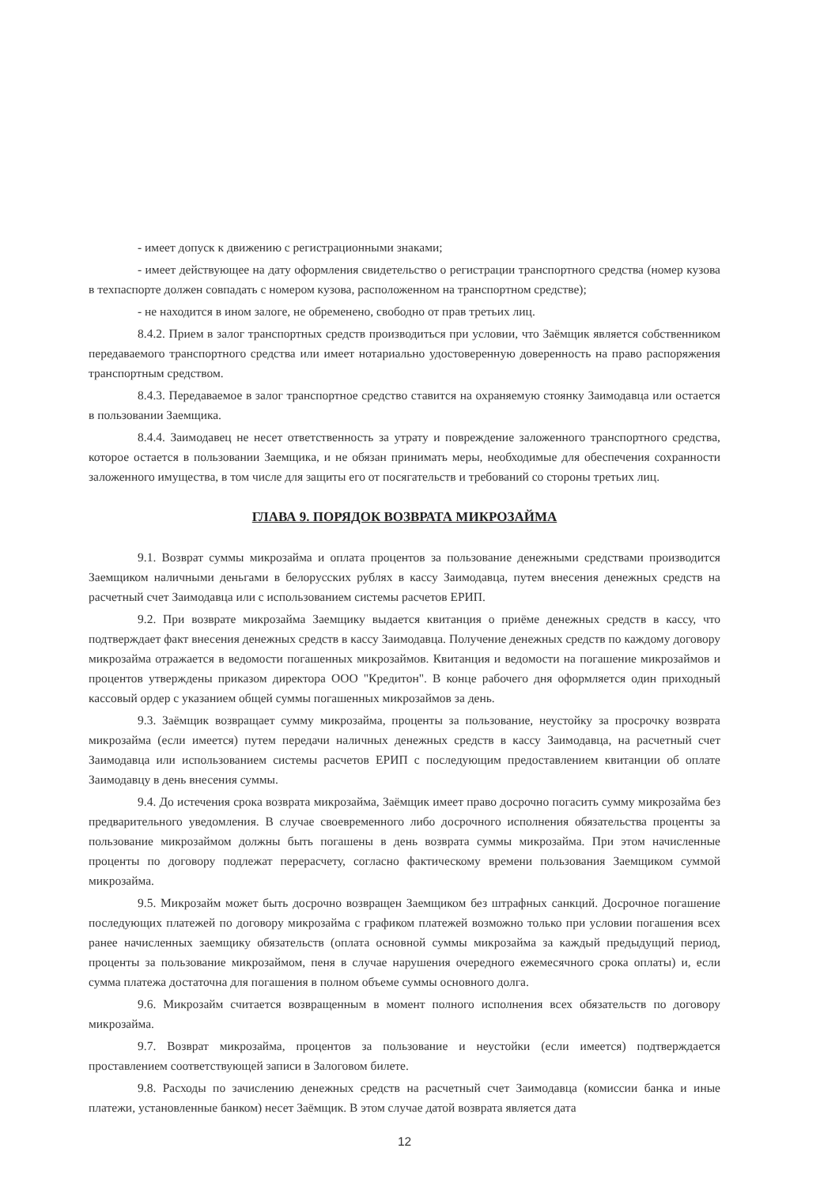- имеет допуск к движению с регистрационными знаками;
- имеет действующее на дату оформления свидетельство о регистрации транспортного средства (номер кузова в техпаспорте должен совпадать с номером кузова, расположенном на транспортном средстве);
- не находится в ином залоге, не обременено, свободно от прав третьих лиц.
8.4.2. Прием в залог транспортных средств производиться при условии, что Заёмщик является собственником передаваемого транспортного средства или имеет нотариально удостоверенную доверенность на право распоряжения транспортным средством.
8.4.3. Передаваемое в залог транспортное средство ставится на охраняемую стоянку Заимодавца или остается в пользовании Заемщика.
8.4.4. Заимодавец не несет ответственность за утрату и повреждение заложенного транспортного средства, которое остается в пользовании Заемщика, и не обязан принимать меры, необходимые для обеспечения сохранности заложенного имущества, в том числе для защиты его от посягательств и требований со стороны третьих лиц.
ГЛАВА 9. ПОРЯДОК ВОЗВРАТА МИКРОЗАЙМА
9.1. Возврат суммы микрозайма и оплата процентов за пользование денежными средствами производится Заемщиком наличными деньгами в белорусских рублях в кассу Заимодавца, путем внесения денежных средств на расчетный счет Заимодавца или с использованием системы расчетов ЕРИП.
9.2. При возврате микрозайма Заемщику выдается квитанция о приёме денежных средств в кассу, что подтверждает факт внесения денежных средств в кассу Заимодавца. Получение денежных средств по каждому договору микрозайма отражается в ведомости погашенных микрозаймов. Квитанция и ведомости на погашение микрозаймов и процентов утверждены приказом директора ООО "Кредитон". В конце рабочего дня оформляется один приходный кассовый ордер с указанием общей суммы погашенных микрозаймов за день.
9.3. Заёмщик возвращает сумму микрозайма, проценты за пользование, неустойку за просрочку возврата микрозайма (если имеется) путем передачи наличных денежных средств в кассу Заимодавца, на расчетный счет Заимодавца или использованием системы расчетов ЕРИП с последующим предоставлением квитанции об оплате Заимодавцу в день внесения суммы.
9.4. До истечения срока возврата микрозайма, Заёмщик имеет право досрочно погасить сумму микрозайма без предварительного уведомления. В случае своевременного либо досрочного исполнения обязательства проценты за пользование микрозаймом должны быть погашены в день возврата суммы микрозайма. При этом начисленные проценты по договору подлежат перерасчету, согласно фактическому времени пользования Заемщиком суммой микрозайма.
9.5. Микрозайм может быть досрочно возвращен Заемщиком без штрафных санкций. Досрочное погашение последующих платежей по договору микрозайма с графиком платежей возможно только при условии погашения всех ранее начисленных заемщику обязательств (оплата основной суммы микрозайма за каждый предыдущий период, проценты за пользование микрозаймом, пеня в случае нарушения очередного ежемесячного срока оплаты) и, если сумма платежа достаточна для погашения в полном объеме суммы основного долга.
9.6. Микрозайм считается возвращенным в момент полного исполнения всех обязательств по договору микрозайма.
9.7. Возврат микрозайма, процентов за пользование и неустойки (если имеется) подтверждается проставлением соответствующей записи в Залоговом билете.
9.8. Расходы по зачислению денежных средств на расчетный счет Заимодавца (комиссии банка и иные платежи, установленные банком) несет Заёмщик. В этом случае датой возврата является дата
12